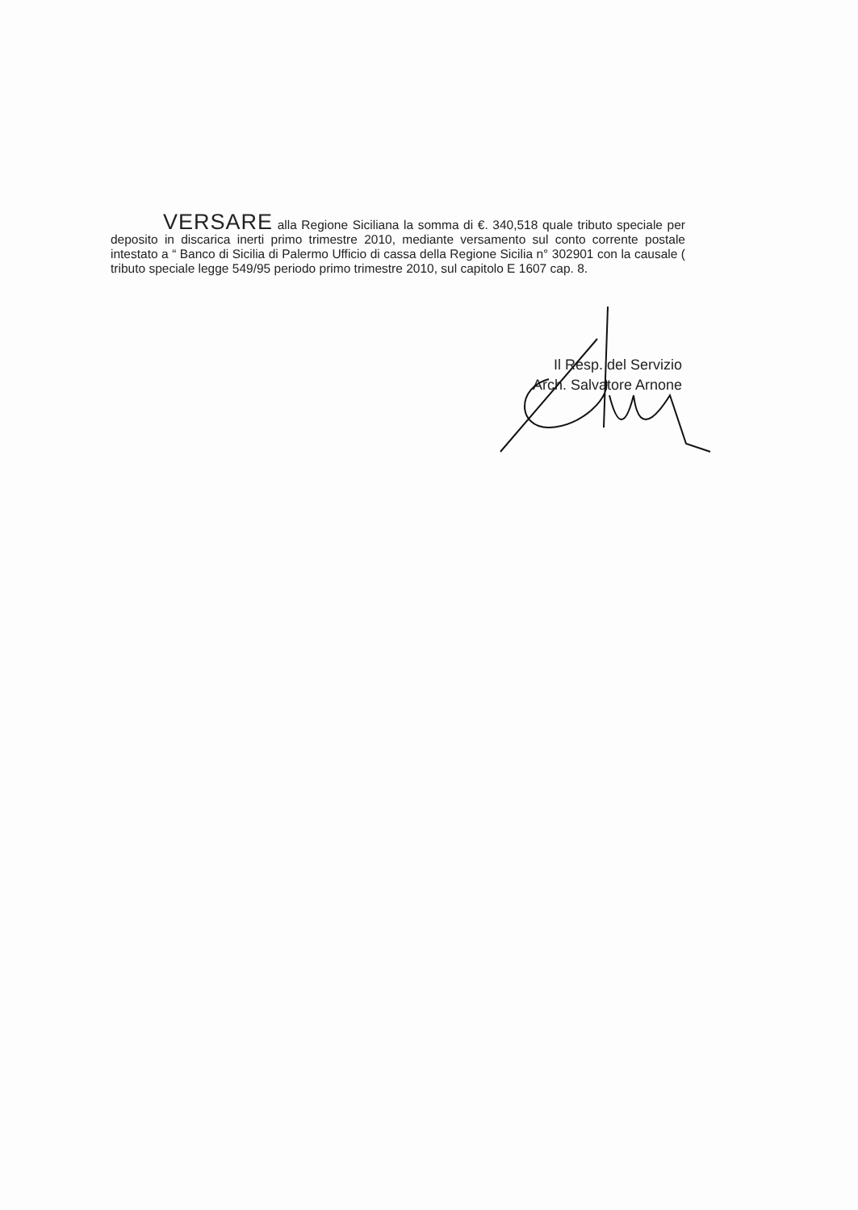VERSARE alla Regione Siciliana la somma di €. 340,518 quale tributo speciale per deposito in discarica inerti primo trimestre 2010, mediante versamento sul conto corrente postale intestato a “ Banco di Sicilia di Palermo Ufficio di cassa della Regione Sicilia n° 302901 con la causale ( tributo speciale legge 549/95 periodo primo trimestre 2010, sul capitolo E 1607 cap. 8.
Il Resp. del Servizio
Arch. Salvatore Arnone